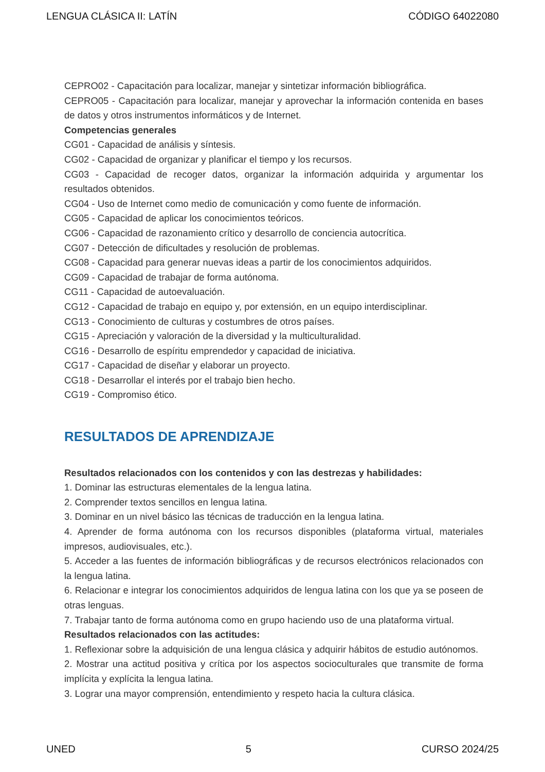LENGUA CLÁSICA II: LATÍN CÓDIGO 64022080
CEPRO02 - Capacitación para localizar, manejar y sintetizar información bibliográfica.
CEPRO05 - Capacitación para localizar, manejar y aprovechar la información contenida en bases de datos y otros instrumentos informáticos y de Internet.
Competencias generales
CG01 - Capacidad de análisis y síntesis.
CG02 - Capacidad de organizar y planificar el tiempo y los recursos.
CG03 - Capacidad de recoger datos, organizar la información adquirida y argumentar los resultados obtenidos.
CG04 - Uso de Internet como medio de comunicación y como fuente de información.
CG05 - Capacidad de aplicar los conocimientos teóricos.
CG06 - Capacidad de razonamiento crítico y desarrollo de conciencia autocrítica.
CG07 - Detección de dificultades y resolución de problemas.
CG08 - Capacidad para generar nuevas ideas a partir de los conocimientos adquiridos.
CG09 - Capacidad de trabajar de forma autónoma.
CG11 - Capacidad de autoevaluación.
CG12 - Capacidad de trabajo en equipo y, por extensión, en un equipo interdisciplinar.
CG13 - Conocimiento de culturas y costumbres de otros países.
CG15 - Apreciación y valoración de la diversidad y la multiculturalidad.
CG16 - Desarrollo de espíritu emprendedor y capacidad de iniciativa.
CG17 - Capacidad de diseñar y elaborar un proyecto.
CG18 - Desarrollar el interés por el trabajo bien hecho.
CG19 - Compromiso ético.
RESULTADOS DE APRENDIZAJE
Resultados relacionados con los contenidos y con las destrezas y habilidades:
1. Dominar las estructuras elementales de la lengua latina.
2. Comprender textos sencillos en lengua latina.
3. Dominar en un nivel básico las técnicas de traducción en la lengua latina.
4. Aprender de forma autónoma con los recursos disponibles (plataforma virtual, materiales impresos, audiovisuales, etc.).
5. Acceder a las fuentes de información bibliográficas y de recursos electrónicos relacionados con la lengua latina.
6. Relacionar e integrar los conocimientos adquiridos de lengua latina con los que ya se poseen de otras lenguas.
7. Trabajar tanto de forma autónoma como en grupo haciendo uso de una plataforma virtual.
Resultados relacionados con las actitudes:
1. Reflexionar sobre la adquisición de una lengua clásica y adquirir hábitos de estudio autónomos.
2. Mostrar una actitud positiva y crítica por los aspectos socioculturales que transmite de forma implícita y explícita la lengua latina.
3. Lograr una mayor comprensión, entendimiento y respeto hacia la cultura clásica.
UNED 5 CURSO 2024/25